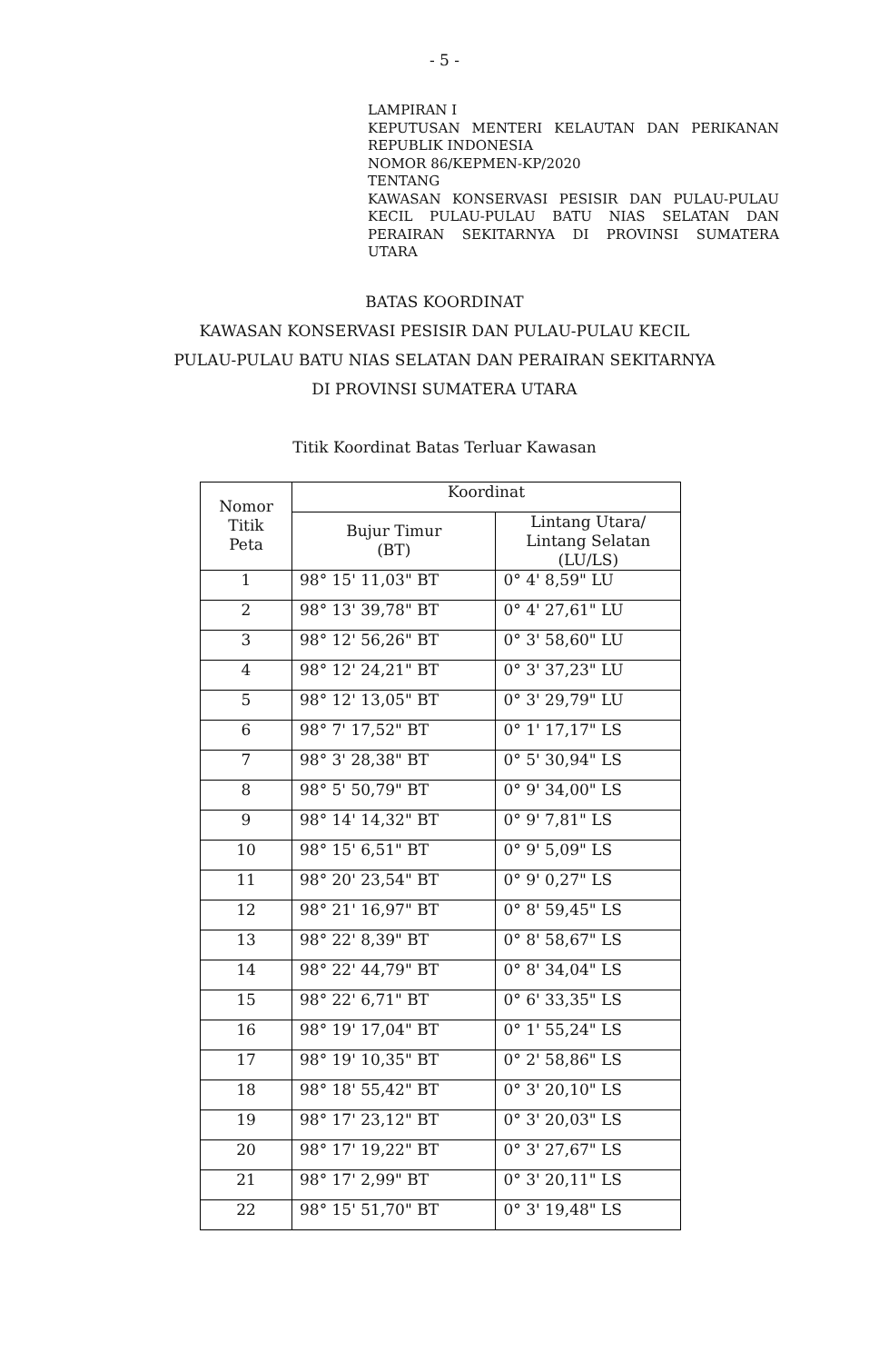- 5 -
LAMPIRAN I
KEPUTUSAN MENTERI KELAUTAN DAN PERIKANAN REPUBLIK INDONESIA
NOMOR 86/KEPMEN-KP/2020
TENTANG
KAWASAN KONSERVASI PESISIR DAN PULAU-PULAU KECIL PULAU-PULAU BATU NIAS SELATAN DAN PERAIRAN SEKITARNYA DI PROVINSI SUMATERA UTARA
BATAS KOORDINAT
KAWASAN KONSERVASI PESISIR DAN PULAU-PULAU KECIL
PULAU-PULAU BATU NIAS SELATAN DAN PERAIRAN SEKITARNYA
DI PROVINSI SUMATERA UTARA
Titik Koordinat Batas Terluar Kawasan
| Nomor Titik Peta | Koordinat | |
| --- | --- | --- |
| | Bujur Timur (BT) | Lintang Utara/ Lintang Selatan (LU/LS) |
| 1 | 98° 15' 11,03" BT | 0° 4' 8,59" LU |
| 2 | 98° 13' 39,78" BT | 0° 4' 27,61" LU |
| 3 | 98° 12' 56,26" BT | 0° 3' 58,60" LU |
| 4 | 98° 12' 24,21" BT | 0° 3' 37,23" LU |
| 5 | 98° 12' 13,05" BT | 0° 3' 29,79" LU |
| 6 | 98° 7' 17,52" BT | 0° 1' 17,17" LS |
| 7 | 98° 3' 28,38" BT | 0° 5' 30,94" LS |
| 8 | 98° 5' 50,79" BT | 0° 9' 34,00" LS |
| 9 | 98° 14' 14,32" BT | 0° 9' 7,81" LS |
| 10 | 98° 15' 6,51" BT | 0° 9' 5,09" LS |
| 11 | 98° 20' 23,54" BT | 0° 9' 0,27" LS |
| 12 | 98° 21' 16,97" BT | 0° 8' 59,45" LS |
| 13 | 98° 22' 8,39" BT | 0° 8' 58,67" LS |
| 14 | 98° 22' 44,79" BT | 0° 8' 34,04" LS |
| 15 | 98° 22' 6,71" BT | 0° 6' 33,35" LS |
| 16 | 98° 19' 17,04" BT | 0° 1' 55,24" LS |
| 17 | 98° 19' 10,35" BT | 0° 2' 58,86" LS |
| 18 | 98° 18' 55,42" BT | 0° 3' 20,10" LS |
| 19 | 98° 17' 23,12" BT | 0° 3' 20,03" LS |
| 20 | 98° 17' 19,22" BT | 0° 3' 27,67" LS |
| 21 | 98° 17' 2,99" BT | 0° 3' 20,11" LS |
| 22 | 98° 15' 51,70" BT | 0° 3' 19,48" LS |